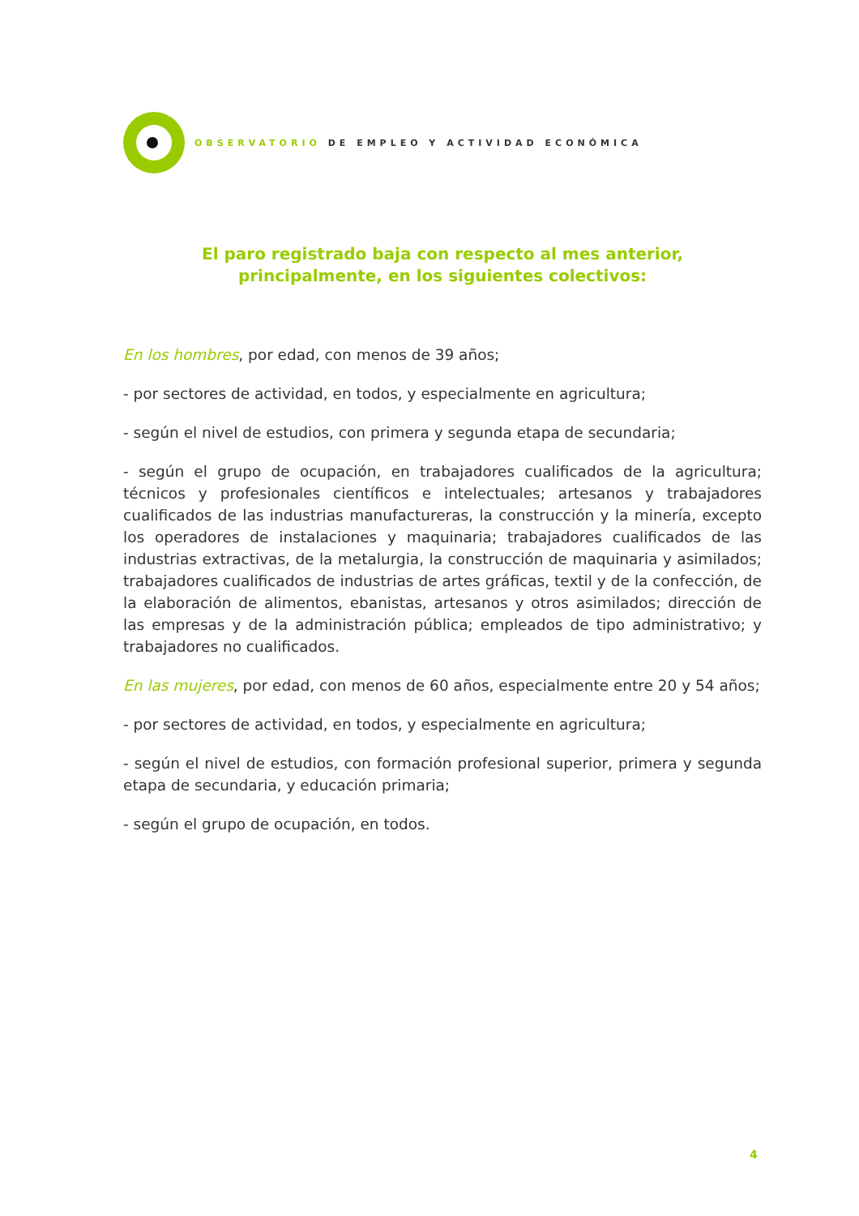OBSERVATORIO DE EMPLEO Y ACTIVIDAD ECONÓMICA
El paro registrado baja con respecto al mes anterior,
principalmente, en los siguientes colectivos:
En los hombres, por edad, con menos de 39 años;
- por sectores de actividad, en todos, y especialmente en agricultura;
- según el nivel de estudios, con primera y segunda etapa de secundaria;
- según el grupo de ocupación, en trabajadores cualificados de la agricultura; técnicos y profesionales científicos e intelectuales; artesanos y trabajadores cualificados de las industrias manufactureras, la construcción y la minería, excepto los operadores de instalaciones y maquinaria; trabajadores cualificados de las industrias extractivas, de la metalurgia, la construcción de maquinaria y asimilados; trabajadores cualificados de industrias de artes gráficas, textil y de la confección, de la elaboración de alimentos, ebanistas, artesanos y otros asimilados; dirección de las empresas y de la administración pública; empleados de tipo administrativo; y trabajadores no cualificados.
En las mujeres, por edad, con menos de 60 años, especialmente entre 20 y 54 años;
- por sectores de actividad, en todos, y especialmente en agricultura;
- según el nivel de estudios, con formación profesional superior, primera y segunda etapa de secundaria, y educación primaria;
- según el grupo de ocupación, en todos.
4